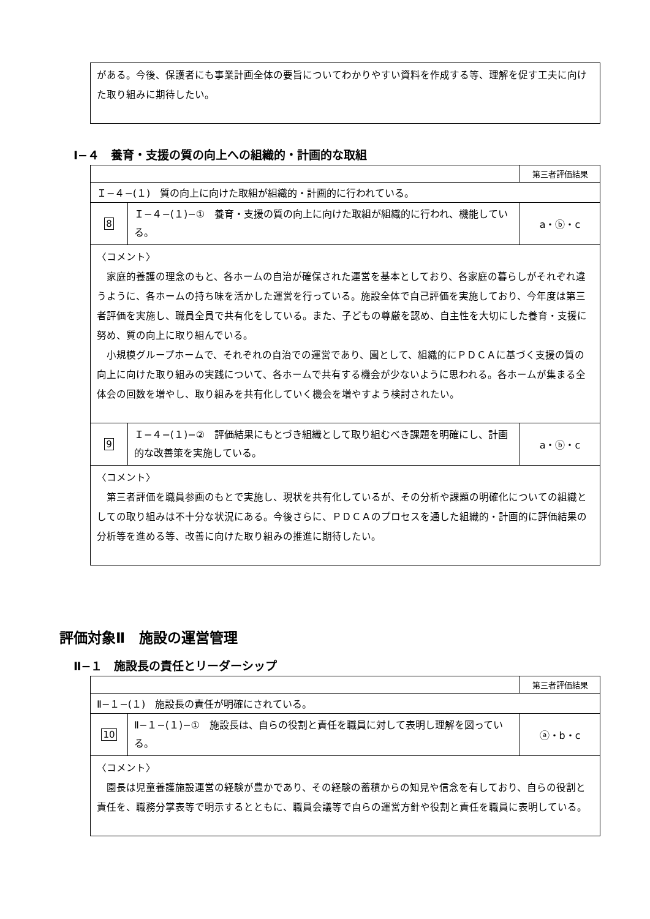| がある。今後、保護者にも事業計画全体の要旨についてわかりやすい資料を作成する等、理解を促す工夫に向けた取り組みに期待したい。 |
Ⅰ−４　養育・支援の質の向上への組織的・計画的な取組
| | | 第三者評価結果 |
| Ｉ−４−(１) 質の向上に向けた取組が組織的・計画的に行われている。 | | |
| 8 | Ｉ−４−(１)−① 養育・支援の質の向上に向けた取組が組織的に行われ、機能している。 | a・ⓑ・c |
| 〈コメント〉 家庭的養護の理念のもと、各ホームの自治が確保された運営を基本としており、各家庭の暮らしがそれぞれ違うように、各ホームの持ち味を活かした運営を行っている。施設全体で自己評価を実施しており、今年度は第三者評価を実施し、職員全員で共有化をしている。また、子どもの尊厳を認め、自主性を大切にした養育・支援に努め、質の向上に取り組んでいる。 小規模グループホームで、それぞれの自治での運営であり、園として、組織的にＰＤＣＡに基づく支援の質の向上に向けた取り組みの実践について、各ホームで共有する機会が少ないように思われる。各ホームが集まる全体会の回数を増やし、取り組みを共有化していく機会を増やすよう検討されたい。 | | |
| 9 | Ｉ−４−(１)−② 評価結果にもとづき組織として取り組むべき課題を明確にし、計画的な改善策を実施している。 | a・ⓑ・c |
| 〈コメント〉 第三者評価を職員参画のもとで実施し、現状を共有化しているが、その分析や課題の明確化についての組織としての取り組みは不十分な状況にある。今後さらに、ＰＤＣＡのプロセスを通した組織的・計画的に評価結果の分析等を進める等、改善に向けた取り組みの推進に期待したい。 | | |
評価対象Ⅱ　施設の運営管理
Ⅱ−１　施設長の責任とリーダーシップ
| | | 第三者評価結果 |
| Ⅱ−１−(１) 施設長の責任が明確にされている。 | | |
| 10 | Ⅱ−１−(１)−① 施設長は、自らの役割と責任を職員に対して表明し理解を図っている。 | ⓐ・b・c |
| 〈コメント〉 園長は児童養護施設運営の経験が豊かであり、その経験の蓄積からの知見や信念を有しており、自らの役割と責任を、職務分掌表等で明示するとともに、職員会議等で自らの運営方針や役割と責任を職員に表明している。 | | |